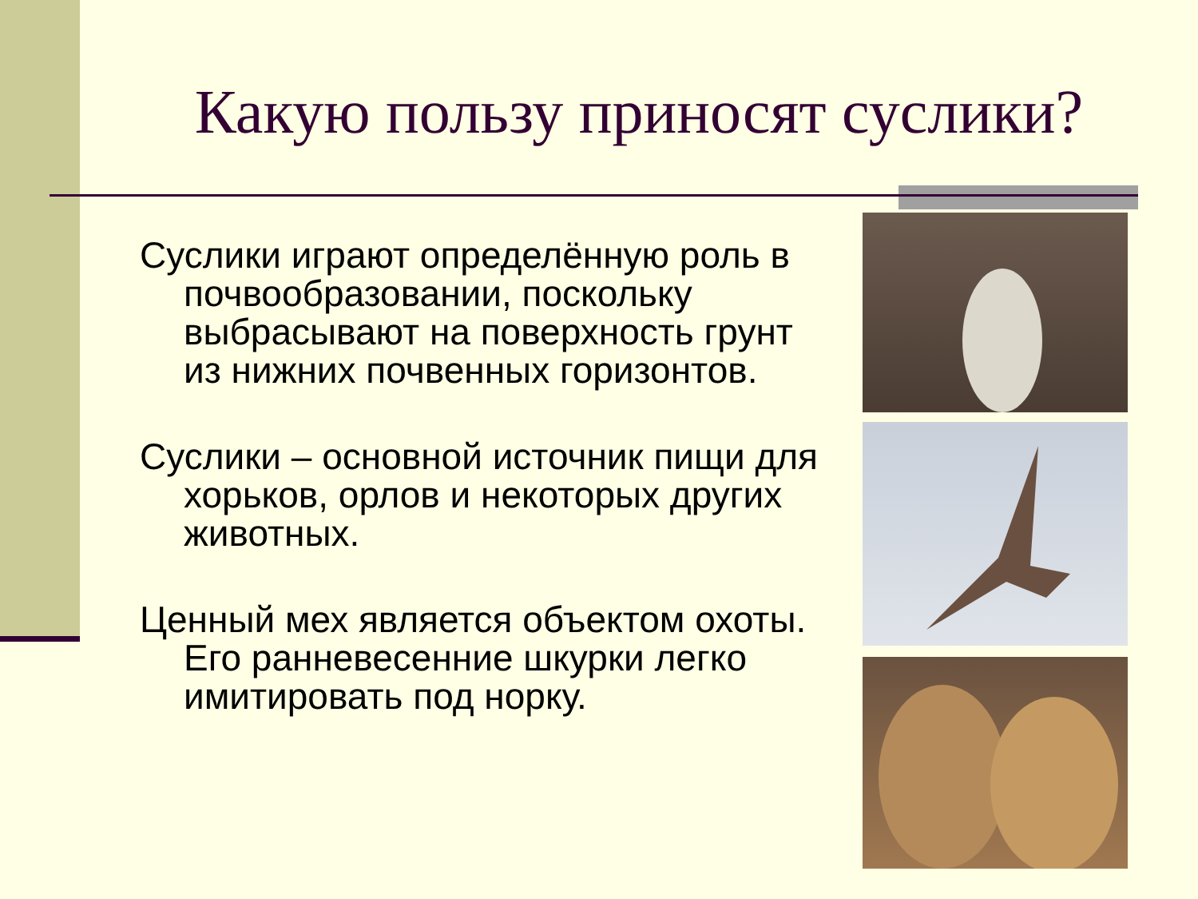Какую пользу приносят суслики?
Суслики играют определённую роль в почвообразовании, поскольку выбрасывают на поверхность грунт из нижних почвенных горизонтов.
Суслики – основной источник пищи для хорьков, орлов и некоторых других животных.
Ценный мех является объектом охоты. Его ранневесенние шкурки легко имитировать под норку.